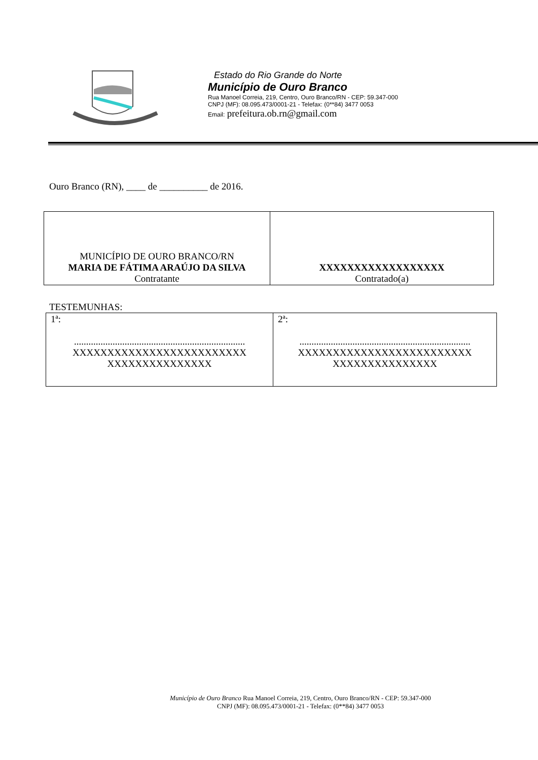Estado do Rio Grande do Norte
Município de Ouro Branco
Rua Manoel Correia, 219, Centro, Ouro Branco/RN - CEP: 59.347-000
CNPJ (MF): 08.095.473/0001-21 - Telefax: (0**84) 3477 0053
Email: prefeitura.ob.rn@gmail.com
Ouro Branco (RN), ____ de __________ de 2016.
| MUNICÍPIO DE OURO BRANCO/RN MARIA DE FÁTIMA ARAÚJO DA SILVA Contratante | XXXXXXXXXXXXXXXXXX Contratado(a) |
TESTEMUNHAS:
| 1ª: ....................................................................... XXXXXXXXXXXXXXXXXXXXXXXXX XXXXXXXXXXXXXXX | 2ª: ....................................................................... XXXXXXXXXXXXXXXXXXXXXXXXX XXXXXXXXXXXXXXX |
Município de Ouro Branco Rua Manoel Correia, 219, Centro, Ouro Branco/RN - CEP: 59.347-000
CNPJ (MF): 08.095.473/0001-21 - Telefax: (0**84) 3477 0053